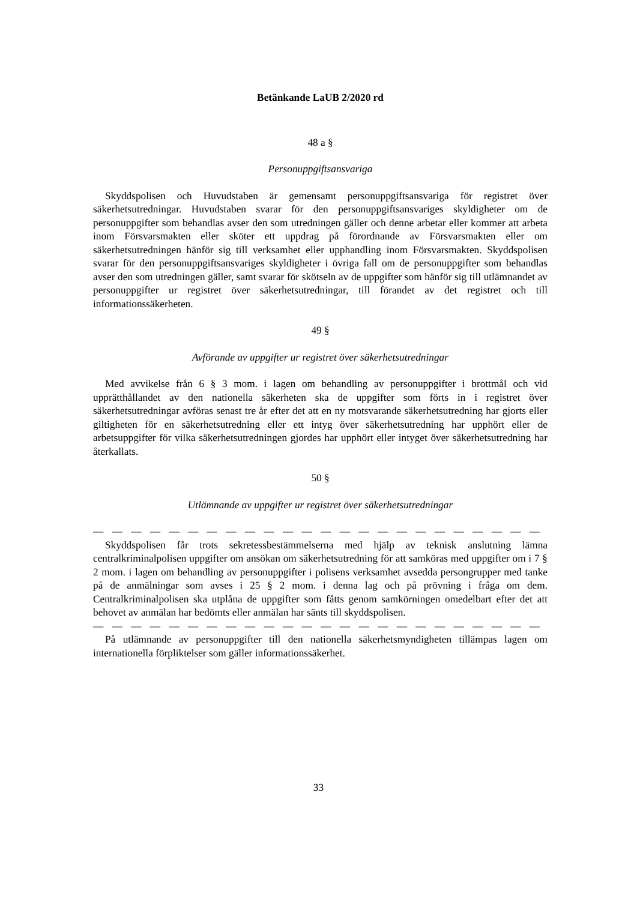Betänkande LaUB 2/2020 rd
48 a §
Personuppgiftsansvariga
Skyddspolisen och Huvudstaben är gemensamt personuppgiftsansvariga för registret över säkerhetsutredningar. Huvudstaben svarar för den personuppgiftsansvariges skyldigheter om de personuppgifter som behandlas avser den som utredningen gäller och denne arbetar eller kommer att arbeta inom Försvarsmakten eller sköter ett uppdrag på förordnande av Försvarsmakten eller om säkerhetsutredningen hänför sig till verksamhet eller upphandling inom Försvarsmakten. Skyddspolisen svarar för den personuppgiftsansvariges skyldigheter i övriga fall om de personuppgifter som behandlas avser den som utredningen gäller, samt svarar för skötseln av de uppgifter som hänför sig till utlämnandet av personuppgifter ur registret över säkerhetsutredningar, till förandet av det registret och till informationssäkerheten.
49 §
Avförande av uppgifter ur registret över säkerhetsutredningar
Med avvikelse från 6 § 3 mom. i lagen om behandling av personuppgifter i brottmål och vid upprätthållandet av den nationella säkerheten ska de uppgifter som förts in i registret över säkerhetsutredningar avföras senast tre år efter det att en ny motsvarande säkerhetsutredning har gjorts eller giltigheten för en säkerhetsutredning eller ett intyg över säkerhetsutredning har upphört eller de arbetsuppgifter för vilka säkerhetsutredningen gjordes har upphört eller intyget över säkerhetsutredning har återkallats.
50 §
Utlämnande av uppgifter ur registret över säkerhetsutredningar
— — — — — — — — — — — — — — — — — — — — — — — — — — —
Skyddspolisen får trots sekretessbestämmelserna med hjälp av teknisk anslutning lämna centralkriminalpolisen uppgifter om ansökan om säkerhetsutredning för att samköras med uppgifter om i 7 § 2 mom. i lagen om behandling av personuppgifter i polisens verksamhet avsedda persongrupper med tanke på de anmälningar som avses i 25 § 2 mom. i denna lag och på prövning i fråga om dem. Centralkriminalpolisen ska utplåna de uppgifter som fåtts genom samkörningen omedelbart efter det att behovet av anmälan har bedömts eller anmälan har sänts till skyddspolisen.
— — — — — — — — — — — — — — — — — — — — — — — — — — —
På utlämnande av personuppgifter till den nationella säkerhetsmyndigheten tillämpas lagen om internationella förpliktelser som gäller informationssäkerhet.
33